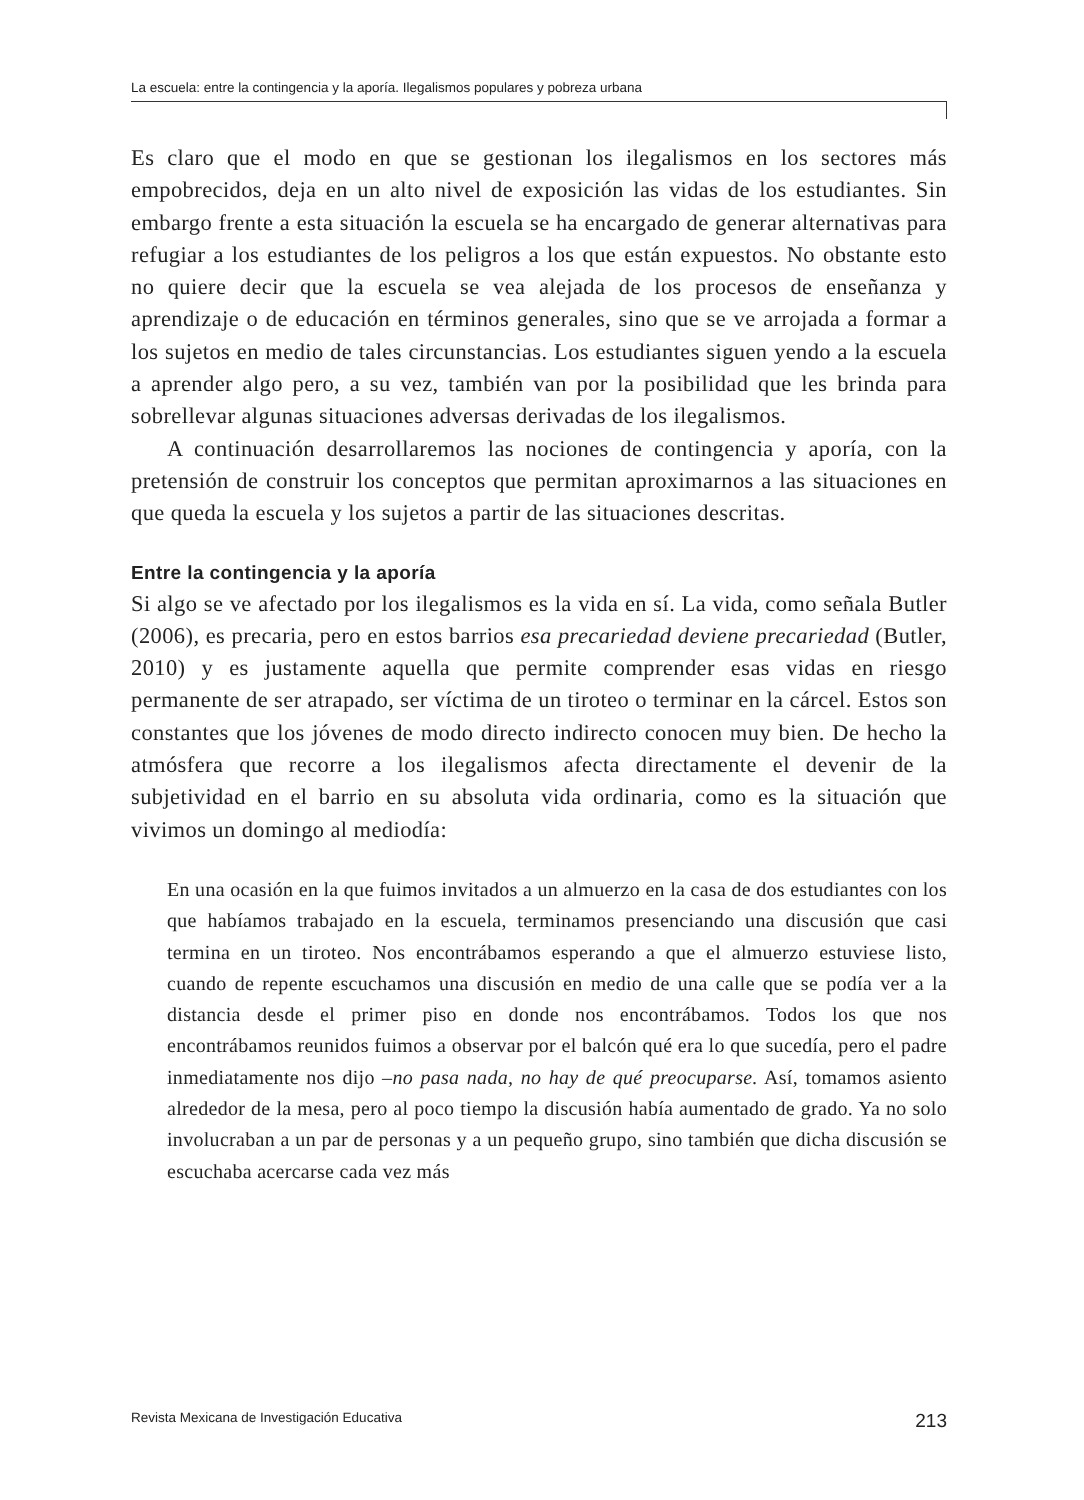La escuela: entre la contingencia y la aporía. Ilegalismos populares y pobreza urbana
Es claro que el modo en que se gestionan los ilegalismos en los sectores más empobrecidos, deja en un alto nivel de exposición las vidas de los estudiantes. Sin embargo frente a esta situación la escuela se ha encargado de generar alternativas para refugiar a los estudiantes de los peligros a los que están expuestos. No obstante esto no quiere decir que la escuela se vea alejada de los procesos de enseñanza y aprendizaje o de educación en términos generales, sino que se ve arrojada a formar a los sujetos en medio de tales circunstancias. Los estudiantes siguen yendo a la escuela a aprender algo pero, a su vez, también van por la posibilidad que les brinda para sobrellevar algunas situaciones adversas derivadas de los ilegalismos.
A continuación desarrollaremos las nociones de contingencia y aporía, con la pretensión de construir los conceptos que permitan aproximarnos a las situaciones en que queda la escuela y los sujetos a partir de las situaciones descritas.
Entre la contingencia y la aporía
Si algo se ve afectado por los ilegalismos es la vida en sí. La vida, como señala Butler (2006), es precaria, pero en estos barrios esa precariedad deviene precariedad (Butler, 2010) y es justamente aquella que permite comprender esas vidas en riesgo permanente de ser atrapado, ser víctima de un tiroteo o terminar en la cárcel. Estos son constantes que los jóvenes de modo directo indirecto conocen muy bien. De hecho la atmósfera que recorre a los ilegalismos afecta directamente el devenir de la subjetividad en el barrio en su absoluta vida ordinaria, como es la situación que vivimos un domingo al mediodía:
En una ocasión en la que fuimos invitados a un almuerzo en la casa de dos estudiantes con los que habíamos trabajado en la escuela, terminamos presenciando una discusión que casi termina en un tiroteo. Nos encontrábamos esperando a que el almuerzo estuviese listo, cuando de repente escuchamos una discusión en medio de una calle que se podía ver a la distancia desde el primer piso en donde nos encontrábamos. Todos los que nos encontrábamos reunidos fuimos a observar por el balcón qué era lo que sucedía, pero el padre inmediatamente nos dijo –no pasa nada, no hay de qué preocuparse. Así, tomamos asiento alrededor de la mesa, pero al poco tiempo la discusión había aumentado de grado. Ya no solo involucraban a un par de personas y a un pequeño grupo, sino también que dicha discusión se escuchaba acercarse cada vez más
Revista Mexicana de Investigación Educativa 213